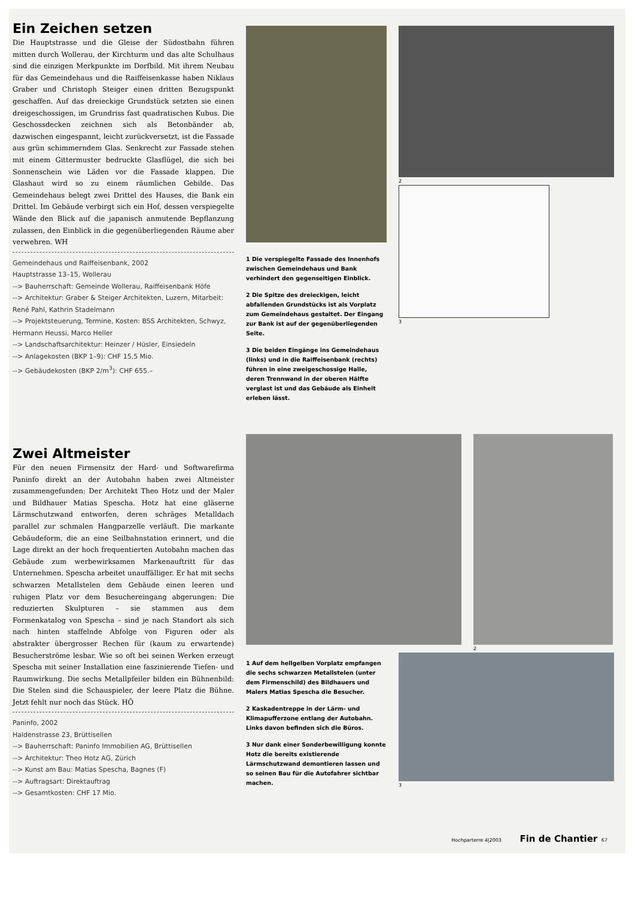Ein Zeichen setzen
Die Hauptstrasse und die Gleise der Südostbahn führen mitten durch Wollerau, der Kirchturm und das alte Schulhaus sind die einzigen Merkpunkte im Dorfbild. Mit ihrem Neubau für das Gemeindehaus und die Raiffeisenkasse haben Niklaus Graber und Christoph Steiger einen dritten Bezugspunkt geschaffen. Auf das dreieckige Grundstück setzten sie einen dreigeschossigen, im Grundriss fast quadratischen Kubus. Die Geschossdecken zeichnen sich als Betonbänder ab, dazwischen eingespannt, leicht zurückversetzt, ist die Fassade aus grün schimmerndem Glas. Senkrecht zur Fassade stehen mit einem Gittermuster bedruckte Glasflügel, die sich bei Sonnenschein wie Läden vor die Fassade klappen. Die Glashaut wird so zu einem räumlichen Gebilde. Das Gemeindehaus belegt zwei Drittel des Hauses, die Bank ein Drittel. Im Gebäude verbirgt sich ein Hof, dessen verspiegelte Wände den Blick auf die japanisch anmutende Bepflanzung zulassen, den Einblick in die gegenüberliegenden Räume aber verwehren. WH
Gemeindehaus und Raiffeisenbank, 2002
Hauptstrasse 13–15, Wollerau
--> Bauherrschaft: Gemeinde Wollerau, Raiffeisenbank Höfe
--> Architektur: Graber & Steiger Architekten, Luzern, Mitarbeit: René Pahl, Kathrin Stadelmann
--> Projektsteuerung, Termine, Kosten: BSS Architekten, Schwyz, Hermann Heussi, Marco Heller
--> Landschaftsarchitektur: Heinzer / Hüsler, Einsiedeln
--> Anlagekosten (BKP 1–9): CHF 15,5 Mio.
--> Gebäudekosten (BKP 2/m<sup>3</sup>): CHF 655.–
1 Die verspiegelte Fassade des Innenhofs zwischen Gemeindehaus und Bank verhindert den gegenseitigen Einblick.
2 Die Spitze des dreieckigen, leicht abfallenden Grundstücks ist als Vorplatz zum Gemeindehaus gestaltet. Der Eingang zur Bank ist auf der gegenüberliegenden Seite.
3 Die beiden Eingänge ins Gemeindehaus (links) und in die Raiffeisenbank (rechts) führen in eine zweigeschossige Halle, deren Trennwand in der oberen Hälfte verglast ist und das Gebäude als Einheit erleben lässt.
2
3
Zwei Altmeister
Für den neuen Firmensitz der Hard- und Softwarefirma Paninfo direkt an der Autobahn haben zwei Altmeister zusammengefunden: Der Architekt Theo Hotz und der Maler und Bildhauer Matias Spescha. Hotz hat eine gläserne Lärmschutzwand entworfen, deren schräges Metalldach parallel zur schmalen Hangparzelle verläuft. Die markante Gebäudeform, die an eine Seilbahnstation erinnert, und die Lage direkt an der hoch frequentierten Autobahn machen das Gebäude zum werbewirksamen Markenauftritt für das Unternehmen. Spescha arbeitet unauffälliger. Er hat mit sechs schwarzen Metallstelen dem Gebäude einen leeren und ruhigen Platz vor dem Besuchereingang abgerungen: Die reduzierten Skulpturen – sie stammen aus dem Formenkatalog von Spescha – sind je nach Standort als sich nach hinten staffelnde Abfolge von Figuren oder als abstrakter übergrosser Rechen für (kaum zu erwartende) Besucherströme lesbar. Wie so oft bei seinen Werken erzeugt Spescha mit seiner Installation eine faszinierende Tiefen- und Raumwirkung. Die sechs Metallpfeiler bilden ein Bühnenbild: Die Stelen sind die Schauspieler, der leere Platz die Bühne. Jetzt fehlt nur noch das Stück. HÖ
Paninfo, 2002
Haldenstrasse 23, Brüttisellen
--> Bauherrschaft: Paninfo Immobilien AG, Brüttisellen
--> Architektur: Theo Hotz AG, Zürich
--> Kunst am Bau: Matias Spescha, Bagnes (F)
--> Auftragsart: Direktauftrag
--> Gesamtkosten: CHF 17 Mio.
2
1 Auf dem hellgelben Vorplatz empfangen die sechs schwarzen Metallstelen (unter dem Firmenschild) des Bildhauers und Malers Matias Spescha die Besucher.
2 Kaskadentreppe in der Lärm- und Klimapufferzone entlang der Autobahn. Links davon befinden sich die Büros.
3 Nur dank einer Sonderbewilligung konnte Hotz die bereits existierende Lärmschutzwand demontieren lassen und so seinen Bau für die Autofahrer sichtbar machen.
3
Hochparterre 4|2003 Fin de Chantier 67